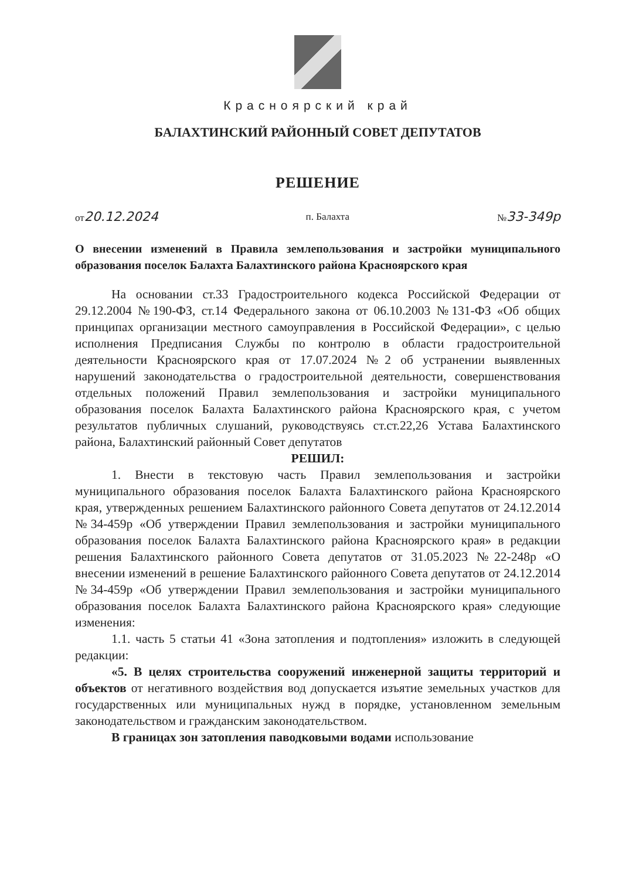Красноярский край
БАЛАХТИНСКИЙ РАЙОННЫЙ СОВЕТ ДЕПУТАТОВ
РЕШЕНИЕ
от20.12.2024 п. Балахта №33-349р
О внесении изменений в Правила землепользования и застройки муниципального образования поселок Балахта Балахтинского района Красноярского края
На основании ст.33 Градостроительного кодекса Российской Федерации от 29.12.2004 №190-ФЗ, ст.14 Федерального закона от 06.10.2003 №131-ФЗ «Об общих принципах организации местного самоуправления в Российской Федерации», с целью исполнения Предписания Службы по контролю в области градостроительной деятельности Красноярского края от 17.07.2024 №2 об устранении выявленных нарушений законодательства о градостроительной деятельности, совершенствования отдельных положений Правил землепользования и застройки муниципального образования поселок Балахта Балахтинского района Красноярского края, с учетом результатов публичных слушаний, руководствуясь ст.ст.22,26 Устава Балахтинского района, Балахтинский районный Совет депутатов
РЕШИЛ:
1. Внести в текстовую часть Правил землепользования и застройки муниципального образования поселок Балахта Балахтинского района Красноярского края, утвержденных решением Балахтинского районного Совета депутатов от 24.12.2014 №34-459р «Об утверждении Правил землепользования и застройки муниципального образования поселок Балахта Балахтинского района Красноярского края» в редакции решения Балахтинского районного Совета депутатов от 31.05.2023 №22-248р «О внесении изменений в решение Балахтинского районного Совета депутатов от 24.12.2014 №34-459р «Об утверждении Правил землепользования и застройки муниципального образования поселок Балахта Балахтинского района Красноярского края» следующие изменения:
1.1. часть 5 статьи 41 «Зона затопления и подтопления» изложить в следующей редакции:
«5. В целях строительства сооружений инженерной защиты территорий и объектов от негативного воздействия вод допускается изъятие земельных участков для государственных или муниципальных нужд в порядке, установленном земельным законодательством и гражданским законодательством.
В границах зон затопления паводковыми водами использование